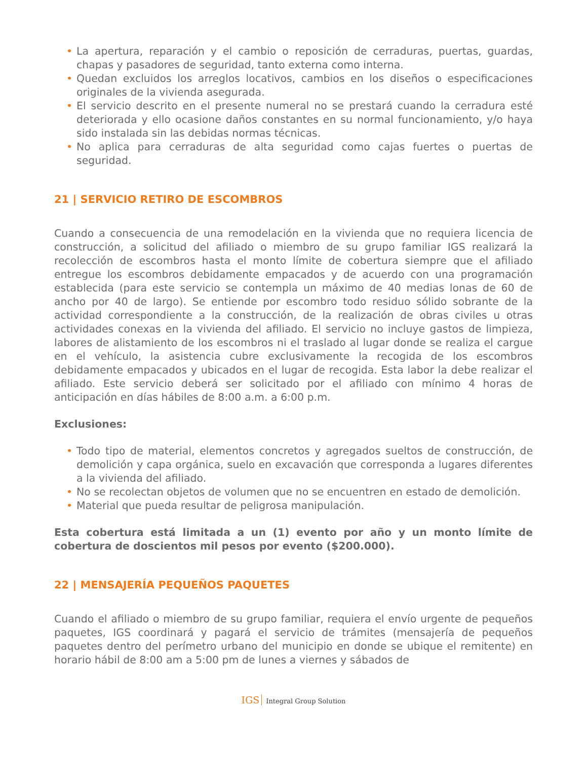• La apertura, reparación y el cambio o reposición de cerraduras, puertas, guardas, chapas y pasadores de seguridad, tanto externa como interna.
• Quedan excluidos los arreglos locativos, cambios en los diseños o especificaciones originales de la vivienda asegurada.
• El servicio descrito en el presente numeral no se prestará cuando la cerradura esté deteriorada y ello ocasione daños constantes en su normal funcionamiento, y/o haya sido instalada sin las debidas normas técnicas.
• No aplica para cerraduras de alta seguridad como cajas fuertes o puertas de seguridad.
21 | SERVICIO RETIRO DE ESCOMBROS
Cuando a consecuencia de una remodelación en la vivienda que no requiera licencia de construcción, a solicitud del afiliado o miembro de su grupo familiar IGS realizará la recolección de escombros hasta el monto límite de cobertura siempre que el afiliado entregue los escombros debidamente empacados y de acuerdo con una programación establecida (para este servicio se contempla un máximo de 40 medias lonas de 60 de ancho por 40 de largo). Se entiende por escombro todo residuo sólido sobrante de la actividad correspondiente a la construcción, de la realización de obras civiles u otras actividades conexas en la vivienda del afiliado. El servicio no incluye gastos de limpieza, labores de alistamiento de los escombros ni el traslado al lugar donde se realiza el cargue en el vehículo, la asistencia cubre exclusivamente la recogida de los escombros debidamente empacados y ubicados en el lugar de recogida. Esta labor la debe realizar el afiliado. Este servicio deberá ser solicitado por el afiliado con mínimo 4 horas de anticipación en días hábiles de 8:00 a.m. a 6:00 p.m.
Exclusiones:
• Todo tipo de material, elementos concretos y agregados sueltos de construcción, de demolición y capa orgánica, suelo en excavación que corresponda a lugares diferentes a la vivienda del afiliado.
• No se recolectan objetos de volumen que no se encuentren en estado de demolición.
• Material que pueda resultar de peligrosa manipulación.
Esta cobertura está limitada a un (1) evento por año y un monto límite de cobertura de doscientos mil pesos por evento ($200.000).
22 | MENSAJERÍA PEQUEÑOS PAQUETES
Cuando el afiliado o miembro de su grupo familiar, requiera el envío urgente de pequeños paquetes, IGS coordinará y pagará el servicio de trámites (mensajería de pequeños paquetes dentro del perímetro urbano del municipio en donde se ubique el remitente) en horario hábil de 8:00 am a 5:00 pm de lunes a viernes y sábados de
IGS Integral Group Solution